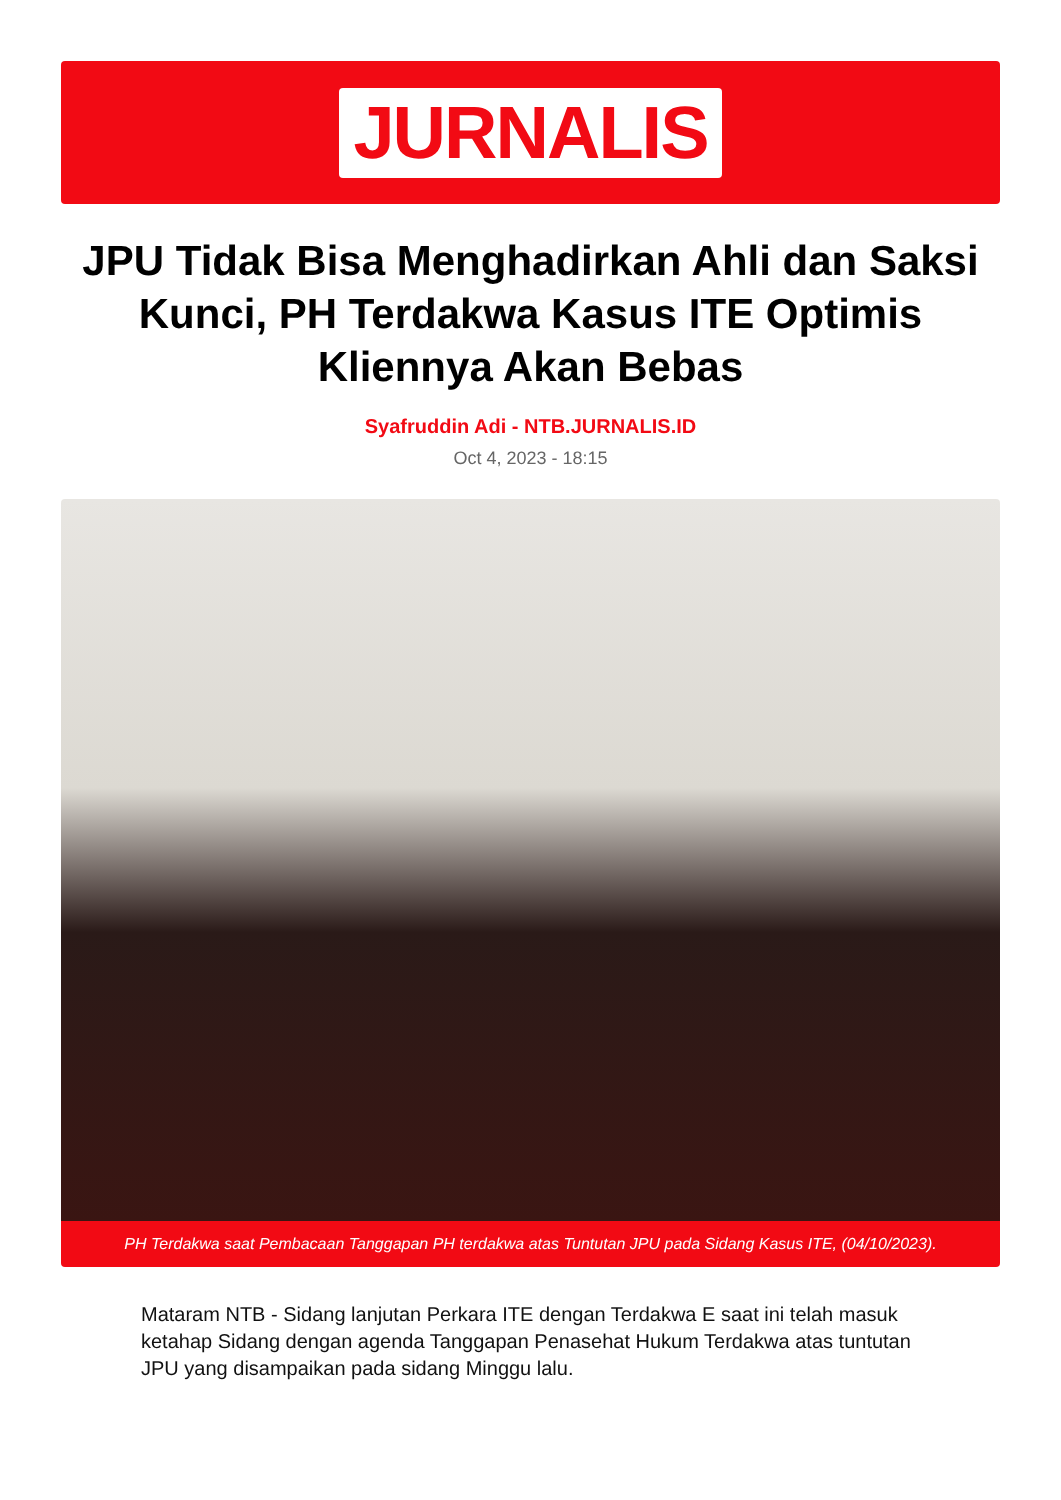JURNALIS
JPU Tidak Bisa Menghadirkan Ahli dan Saksi Kunci, PH Terdakwa Kasus ITE Optimis Kliennya Akan Bebas
Syafruddin Adi - NTB.JURNALIS.ID
Oct 4, 2023 - 18:15
PH Terdakwa saat Pembacaan Tanggapan PH terdakwa atas Tuntutan JPU pada Sidang Kasus ITE, (04/10/2023).
Mataram NTB - Sidang lanjutan Perkara ITE dengan Terdakwa E saat ini telah masuk ketahap Sidang dengan agenda Tanggapan Penasehat Hukum Terdakwa atas tuntutan JPU yang disampaikan pada sidang Minggu lalu.